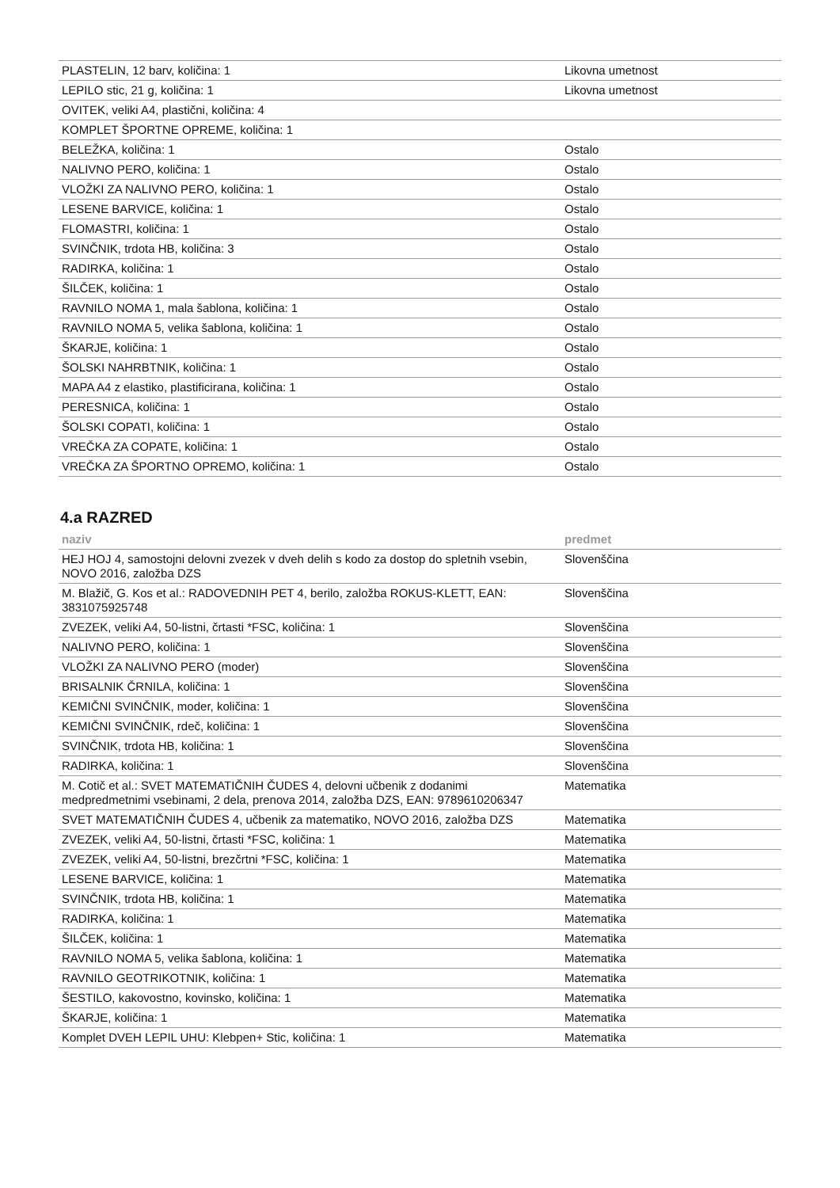| PLASTELIN, 12 barv, količina: 1 | Likovna umetnost |
| LEPILO stic, 21 g, količina: 1 | Likovna umetnost |
| OVITEK, veliki A4, plastični, količina: 4 | |
| KOMPLET ŠPORTNE OPREME, količina: 1 | |
| BELEŽKA, količina: 1 | Ostalo |
| NALIVNO PERO, količina: 1 | Ostalo |
| VLOŽKI ZA NALIVNO PERO, količina: 1 | Ostalo |
| LESENE BARVICE, količina: 1 | Ostalo |
| FLOMASTRI, količina: 1 | Ostalo |
| SVINČNIK, trdota HB, količina: 3 | Ostalo |
| RADIRKA, količina: 1 | Ostalo |
| ŠILČEK, količina: 1 | Ostalo |
| RAVNILO NOMA 1, mala šablona, količina: 1 | Ostalo |
| RAVNILO NOMA 5, velika šablona, količina: 1 | Ostalo |
| ŠKARJE, količina: 1 | Ostalo |
| ŠOLSKI NAHRBTNIK, količina: 1 | Ostalo |
| MAPA A4 z elastiko, plastificirana, količina: 1 | Ostalo |
| PERESNICA, količina: 1 | Ostalo |
| ŠOLSKI COPATI, količina: 1 | Ostalo |
| VREČKA ZA COPATE, količina: 1 | Ostalo |
| VREČKA ZA ŠPORTNO OPREMO, količina: 1 | Ostalo |
4.a RAZRED
| naziv | predmet |
| --- | --- |
| HEJ HOJ 4, samostojni delovni zvezek v dveh delih s kodo za dostop do spletnih vsebin, NOVO 2016, založba DZS | Slovenščina |
| M. Blažič, G. Kos et al.: RADOVEDNIH PET 4, berilo, založba ROKUS-KLETT, EAN: 3831075925748 | Slovenščina |
| ZVEZEK, veliki A4, 50-listni, črtasti *FSC, količina: 1 | Slovenščina |
| NALIVNO PERO, količina: 1 | Slovenščina |
| VLOŽKI ZA NALIVNO PERO (moder) | Slovenščina |
| BRISALNIK ČRNILA, količina: 1 | Slovenščina |
| KEMIČNI SVINČNIK, moder, količina: 1 | Slovenščina |
| KEMIČNI SVINČNIK, rdeč, količina: 1 | Slovenščina |
| SVINČNIK, trdota HB, količina: 1 | Slovenščina |
| RADIRKA, količina: 1 | Slovenščina |
| M. Cotič et al.: SVET MATEMATIČNIH ČUDES 4, delovni učbenik z dodanimi medpredmetnimi vsebinami, 2 dela, prenova 2014, založba DZS, EAN: 9789610206347 | Matematika |
| SVET MATEMATIČNIH ČUDES 4, učbenik za matematiko, NOVO 2016, založba DZS | Matematika |
| ZVEZEK, veliki A4, 50-listni, črtasti *FSC, količina: 1 | Matematika |
| ZVEZEK, veliki A4, 50-listni, brezčrtni *FSC, količina: 1 | Matematika |
| LESENE BARVICE, količina: 1 | Matematika |
| SVINČNIK, trdota HB, količina: 1 | Matematika |
| RADIRKA, količina: 1 | Matematika |
| ŠILČEK, količina: 1 | Matematika |
| RAVNILO NOMA 5, velika šablona, količina: 1 | Matematika |
| RAVNILO GEOTRIKOTNIK, količina: 1 | Matematika |
| ŠESTILO, kakovostno, kovinsko, količina: 1 | Matematika |
| ŠKARJE, količina: 1 | Matematika |
| Komplet DVEH LEPIL UHU: Klebpen+ Stic, količina: 1 | Matematika |